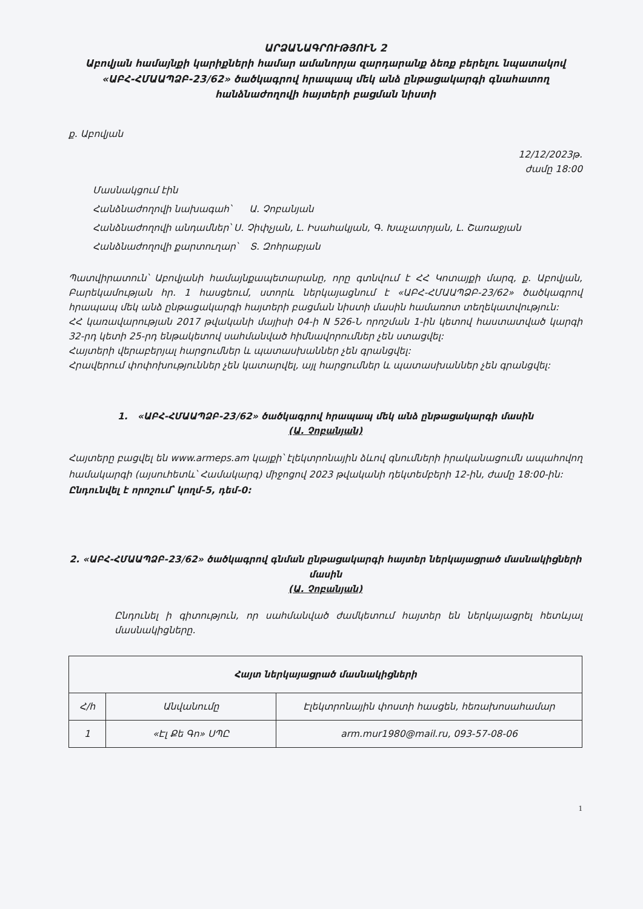ԱՐՁԱՆԱԳՐՈՒԹՅՈՒՆ 2
Աբովյան համայնքի կարիքների համար ամանորյա զարդարանք ձեռք բերելու նպատակով «ԱԲՀ-ՀՄԱԱՊՁԲ-23/62» ծածկագրով հրապապ մեկ անձ ընթացակարգի գնահատող հանձնաժողովի հայտերի բացման նիստի
ք. Աբովյան
12/12/2023թ.
ժամը 18:00
Մասնակցում էին
Հանձնաժողովի նախագահ՝ Ա. Չոբանյան
Հանձնաժողովի անդամներ՝ Ս. Չիփչյան, Լ. Իսահակյան, Գ. Խաչատրյան, Լ. Շառաջյան
Հանձնաժողովի քարտուղար՝ Տ. Զոհրաբյան
Պատվիրատուն՝ Աբովյանի համայնքապետարանը, որը գտնվում է ՀՀ Կոտայքի մարզ, ք. Աբովյան, Բարեկամության հր. 1 հասցեում, ստորև ներկայացնում է «ԱԲՀ-ՀՄԱԱՊՁԲ-23/62» ծածկագրով հրապապ մեկ անձ ընթացակարգի հայտերի բացման նիստի մասին համառոտ տեղեկատվություն:
ՀՀ կառավարության 2017 թվականի մայիսի 04-ի N 526-Ն որոշման 1-ին կետով հաստատված կարգի 32-րդ կետի 25-րդ ենթակետով սահմանված հիմնավորումներ չեն ստացվել:
Հայտերի վերաբերյալ հարցումներ և պատասխաններ չեն գրանցվել:
Հրավերում փոփոխություններ չեն կատարվել, այլ հարցումներ և պատասխաններ չեն գրանցվել:
1. «ԱԲՀ-ՀՄԱԱՊՁԲ-23/62» ծածկագրով հրապապ մեկ անձ ընթացակարգի մասին
(Ա. Չոբանյան)
Հայտերը բացվել են www.armeps.am կայքի՝ էլեկտրոնային ձևով գնումների իրականացումն ապահովող համակարգի (այսուհետև՝ Համակարգ) միջոցով 2023 թվականի դեկտեմբերի 12-ին, ժամը 18:00-ին:
Ընդունվել է որոշում՝ կողմ-5, դեմ-0:
2. «ԱԲՀ-ՀՄԱԱՊՁԲ-23/62» ծածկագրով գնման ընթացակարգի հայտեր ներկայացրած մասնակիցների մասին
(Ա. Չոբանյան)
Ընդունել ի գիտություն, որ սահմանված ժամկետում հայտեր են ներկայացրել հետևյալ մասնակիցները.
| Հայտ ներկայացրած մասնակիցների | | |
| --- | --- | --- |
| Հ/հ | Անվանումը | Էլեկտրոնային փոստի հասցեն, հեռախոսահամար |
| 1 | «Էլ Քե Գո» ՍՊԸ | arm.mur1980@mail.ru, 093-57-08-06 |
1